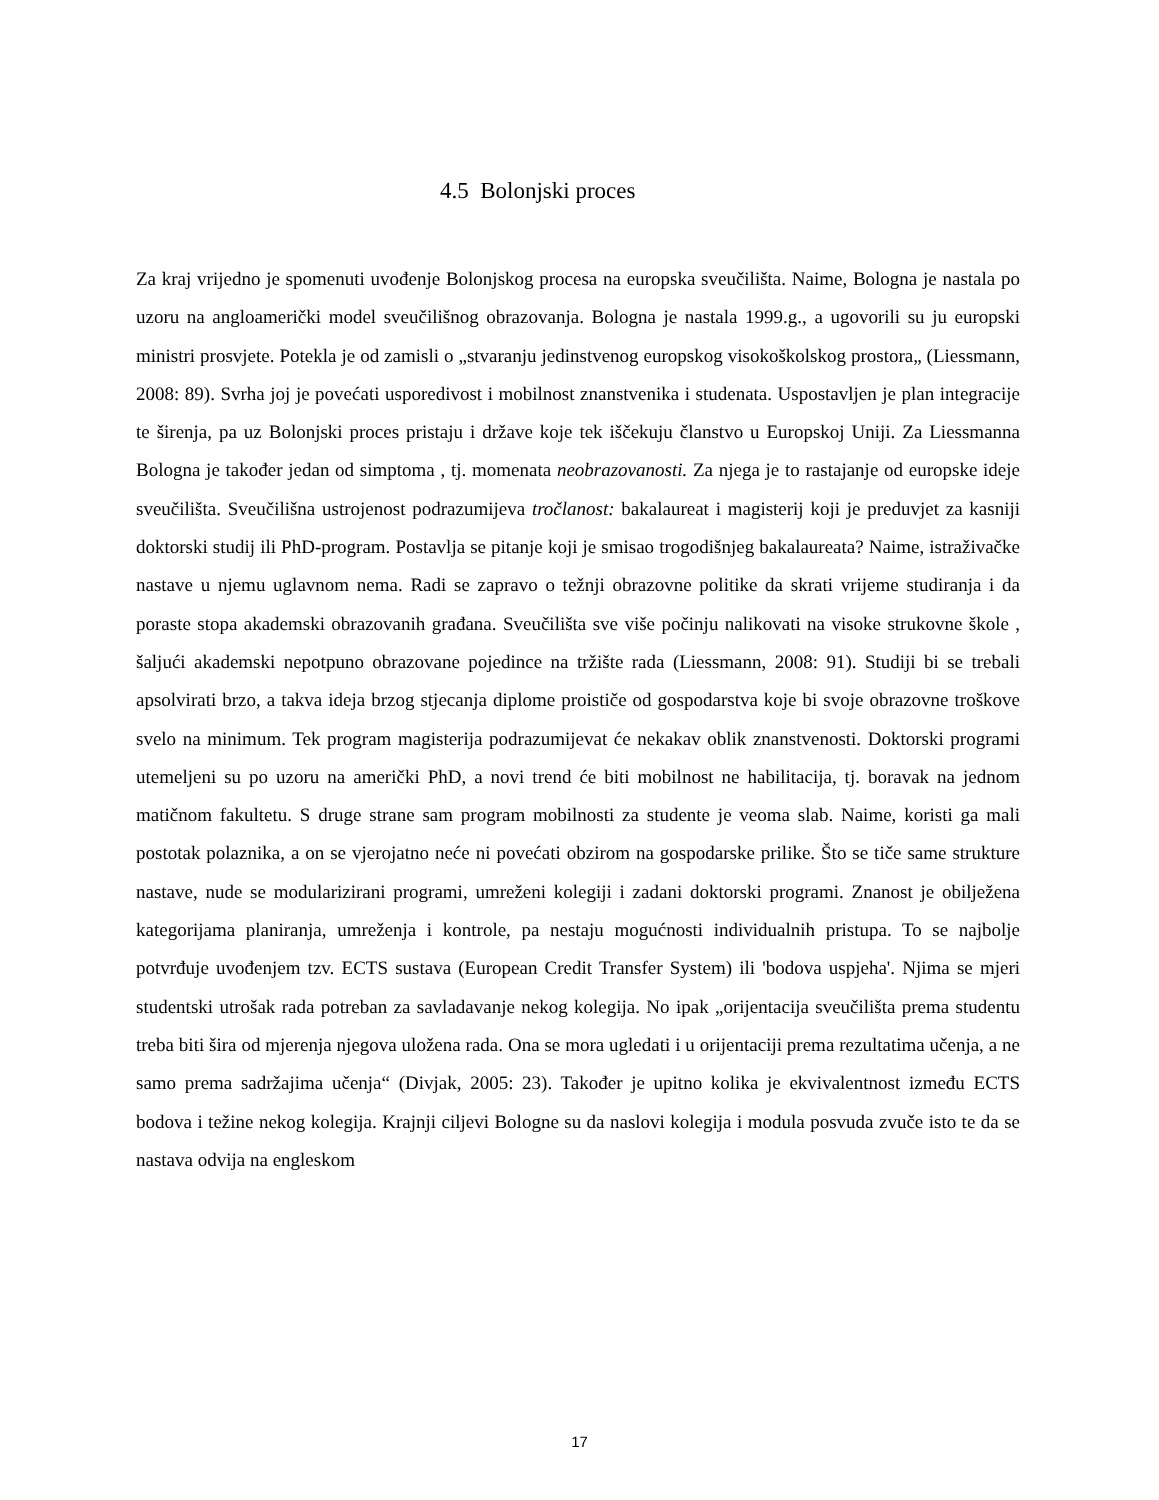4.5 Bolonjski proces
Za kraj vrijedno je spomenuti uvođenje Bolonjskog procesa na europska sveučilišta. Naime, Bologna je nastala po uzoru na angloamerički model sveučilišnog obrazovanja. Bologna je nastala 1999.g., a ugovorili su ju europski ministri prosvjete. Potekla je od zamisli o „stvaranju jedinstvenog europskog visokoškolskog prostora„ (Liessmann, 2008: 89). Svrha joj je povećati usporedivost i mobilnost znanstvenika i studenata. Uspostavljen je plan integracije te širenja, pa uz Bolonjski proces pristaju i države koje tek iščekuju članstvo u Europskoj Uniji. Za Liessmanna Bologna je također jedan od simptoma , tj. momenata neobrazovanosti. Za njega je to rastajanje od europske ideje sveučilišta. Sveučilišna ustrojenost podrazumijeva tročlanost: bakalaureat i magisterij koji je preduvjet za kasniji doktorski studij ili PhD-program. Postavlja se pitanje koji je smisao trogodišnjeg bakalaureata? Naime, istraživačke nastave u njemu uglavnom nema. Radi se zapravo o težnji obrazovne politike da skrati vrijeme studiranja i da poraste stopa akademski obrazovanih građana. Sveučilišta sve više počinju nalikovati na visoke strukovne škole , šaljući akademski nepotpuno obrazovane pojedince na tržište rada (Liessmann, 2008: 91). Studiji bi se trebali apsolvirati brzo, a takva ideja brzog stjecanja diplome proističe od gospodarstva koje bi svoje obrazovne troškove svelo na minimum. Tek program magisterija podrazumijevat će nekakav oblik znanstvenosti. Doktorski programi utemeljeni su po uzoru na američki PhD, a novi trend će biti mobilnost ne habilitacija, tj. boravak na jednom matičnom fakultetu. S druge strane sam program mobilnosti za studente je veoma slab. Naime, koristi ga mali postotak polaznika, a on se vjerojatno neće ni povećati obzirom na gospodarske prilike. Što se tiče same strukture nastave, nude se modularizirani programi, umreženi kolegiji i zadani doktorski programi. Znanost je obilježena kategorijama planiranja, umreženja i kontrole, pa nestaju mogućnosti individualnih pristupa. To se najbolje potvrđuje uvođenjem tzv. ECTS sustava (European Credit Transfer System) ili 'bodova uspjeha'. Njima se mjeri studentski utrošak rada potreban za savladavanje nekog kolegija. No ipak „orijentacija sveučilišta prema studentu treba biti šira od mjerenja njegova uložena rada. Ona se mora ugledati i u orijentaciji prema rezultatima učenja, a ne samo prema sadržajima učenja“ (Divjak, 2005: 23). Također je upitno kolika je ekvivalentnost između ECTS bodova i težine nekog kolegija. Krajnji ciljevi Bologne su da naslovi kolegija i modula posvuda zvuče isto te da se nastava odvija na engleskom
17